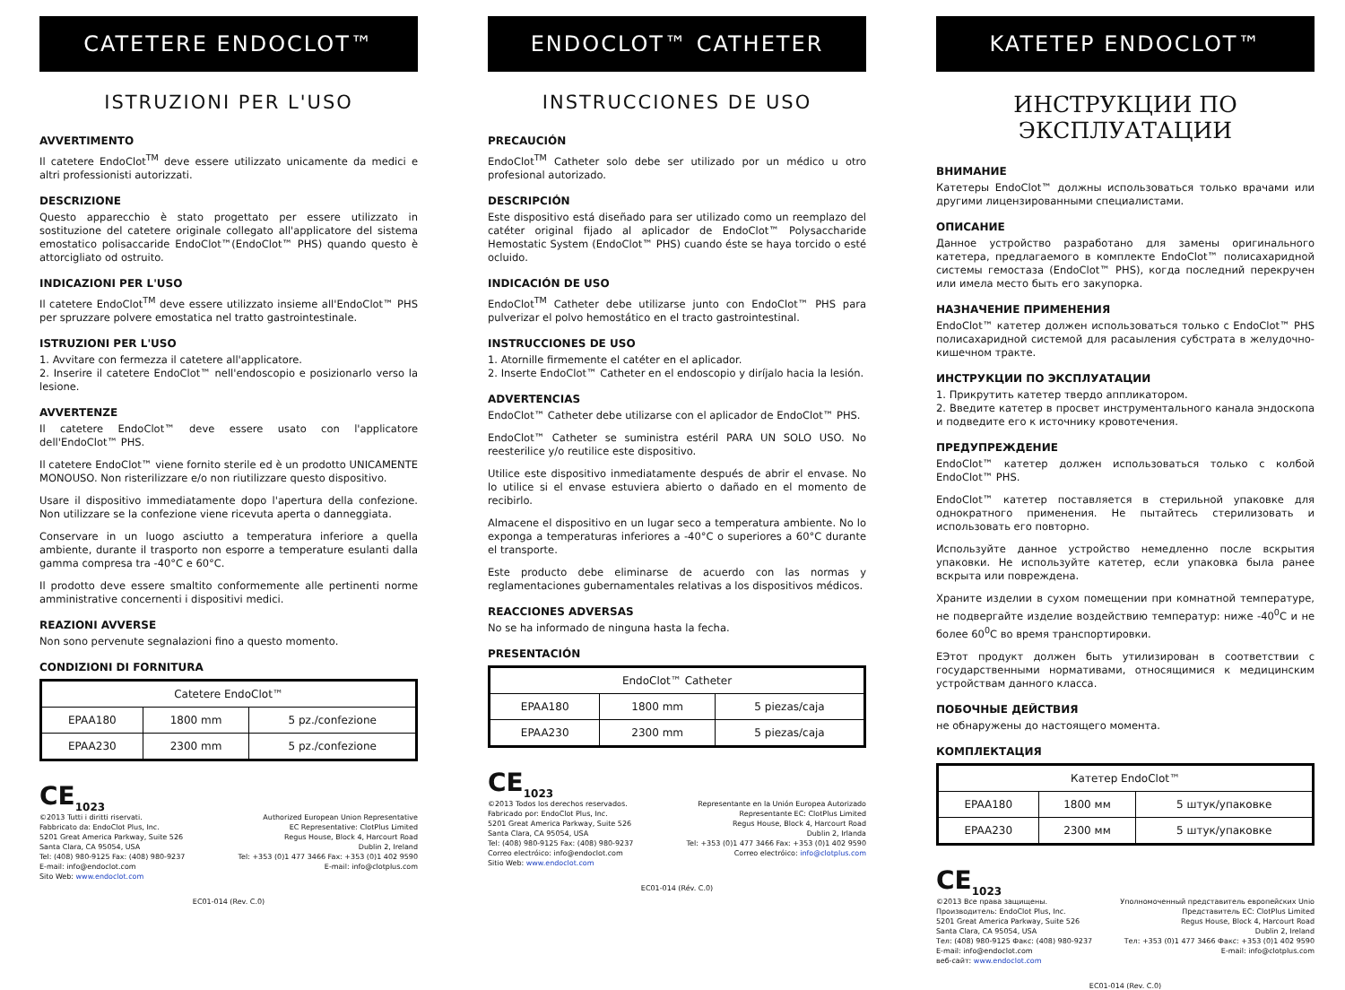CATETERE ENDOCLOT™
ISTRUZIONI PER L'USO
AVVERTIMENTO
Il catetere EndoClot<sup>TM</sup> deve essere utilizzato unicamente da medici e altri professionisti autorizzati.
DESCRIZIONE
Questo apparecchio è stato progettato per essere utilizzato in sostituzione del catetere originale collegato all'applicatore del sistema emostatico polisaccaride EndoClot™(EndoClot™ PHS) quando questo è attorcigliato od ostruito.
INDICAZIONI PER L'USO
Il catetere EndoClot<sup>TM</sup> deve essere utilizzato insieme all'EndoClot™ PHS per spruzzare polvere emostatica nel tratto gastrointestinale.
ISTRUZIONI PER L'USO
1. Avvitare con fermezza il catetere all'applicatore.
2. Inserire il catetere EndoClot™ nell'endoscopio e posizionarlo verso la lesione.
AVVERTENZE
Il catetere EndoClot™ deve essere usato con l'applicatore dell'EndoClot™ PHS.
Il catetere EndoClot™ viene fornito sterile ed è un prodotto UNICAMENTE MONOUSO. Non risterilizzare e/o non riutilizzare questo dispositivo.
Usare il dispositivo immediatamente dopo l'apertura della confezione. Non utilizzare se la confezione viene ricevuta aperta o danneggiata.
Conservare in un luogo asciutto a temperatura inferiore a quella ambiente, durante il trasporto non esporre a temperature esulanti dalla gamma compresa tra -40°C e 60°C.
Il prodotto deve essere smaltito conformemente alle pertinenti norme amministrative concernenti i dispositivi medici.
REAZIONI AVVERSE
Non sono pervenute segnalazioni fino a questo momento.
CONDIZIONI DI FORNITURA
| Catetere EndoClot™ | | |
| EPAA180 | 1800 mm | 5 pz./confezione |
| EPAA230 | 2300 mm | 5 pz./confezione |
CE<sub>1023</sub>
©2013 Tutti i diritti riservati.
Fabbricato da: EndoClot Plus, Inc.
5201 Great America Parkway, Suite 526
Santa Clara, CA 95054, USA
Tel: (408) 980-9125 Fax: (408) 980-9237
E-mail: info@endoclot.com
Sito Web: www.endoclot.com
Authorized European Union Representative
EC Representative: ClotPlus Limited
Regus House, Block 4, Harcourt Road
Dublin 2, Ireland
Tel: +353 (0)1 477 3466 Fax: +353 (0)1 402 9590
E-mail: info@clotplus.com
EC01-014 (Rev. C.0)
ENDOCLOT™ CATHETER
INSTRUCCIONES DE USO
PRECAUCIÓN
EndoClot<sup>TM</sup> Catheter solo debe ser utilizado por un médico u otro profesional autorizado.
DESCRIPCIÓN
Este dispositivo está diseñado para ser utilizado como un reemplazo del catéter original fijado al aplicador de EndoClot™ Polysaccharide Hemostatic System (EndoClot™ PHS) cuando éste se haya torcido o esté ocluido.
INDICACIÓN DE USO
EndoClot<sup>TM</sup> Catheter debe utilizarse junto con EndoClot™ PHS para pulverizar el polvo hemostático en el tracto gastrointestinal.
INSTRUCCIONES DE USO
1. Atornille firmemente el catéter en el aplicador.
2. Inserte EndoClot™ Catheter en el endoscopio y diríjalo hacia la lesión.
ADVERTENCIAS
EndoClot™ Catheter debe utilizarse con el aplicador de EndoClot™ PHS.
EndoClot™ Catheter se suministra estéril PARA UN SOLO USO. No reesterilice y/o reutilice este dispositivo.
Utilice este dispositivo inmediatamente después de abrir el envase. No lo utilice si el envase estuviera abierto o dañado en el momento de recibirlo.
Almacene el dispositivo en un lugar seco a temperatura ambiente. No lo exponga a temperaturas inferiores a -40°C o superiores a 60°C durante el transporte.
Este producto debe eliminarse de acuerdo con las normas y reglamentaciones gubernamentales relativas a los dispositivos médicos.
REACCIONES ADVERSAS
No se ha informado de ninguna hasta la fecha.
PRESENTACIÓN
| EndoClot™ Catheter | | |
| EPAA180 | 1800 mm | 5 piezas/caja |
| EPAA230 | 2300 mm | 5 piezas/caja |
CE<sub>1023</sub>
©2013 Todos los derechos reservados.
Fabricado por: EndoClot Plus, Inc.
5201 Great America Parkway, Suite 526
Santa Clara, CA 95054, USA
Tel: (408) 980-9125 Fax: (408) 980-9237
Correo electróico: info@endoclot.com
Sitio Web: www.endoclot.com
Representante en la Unión Europea Autorizado
Representante EC: ClotPlus Limited
Regus House, Block 4, Harcourt Road
Dublin 2, Irlanda
Tel: +353 (0)1 477 3466 Fax: +353 (0)1 402 9590
Correo electróico: info@clotplus.com
EC01-014 (Rév. C.0)
KATETEP ENDOCLOT™
ИНСТРУКЦИИ ПО ЭКСПЛУАТАЦИИ
ВНИМАНИЕ
Катетеры EndoClot™ должны использоваться только врачами или другими лицензированными специалистами.
ОПИСАНИЕ
Данное устройство разработано для замены оригинального катетера, предлагаемого в комплекте EndoClot™ полисахаридной системы гемостаза (EndoClot™ PHS), когда последний перекручен или имела место быть его закупорка.
НАЗНАЧЕНИЕ ПРИМЕНЕНИЯ
EndoClot™ катетер должен использоваться только с EndoClot™ PHS полисахаридной системой для расаыления субстрата в желудочно-кишечном тракте.
ИНСТРУКЦИИ ПО ЭКСПЛУАТАЦИИ
1. Прикрутить катетер твердо аппликатором.
2. Введите катетер в просвет инструментального канала эндоскопа и подведите его к источнику кровотечения.
ПРЕДУПРЕЖДЕНИЕ
EndoClot™ катетер должен использоваться только с колбой EndoClot™ PHS.
EndoClot™ катетер поставляется в стерильной упаковке для однократного применения. Не пытайтесь стерилизовать и использовать его повторно.
Используйте данное устройство немедленно после вскрытия упаковки. Не используйте катетер, если упаковка была ранее вскрыта или повреждена.
Храните изделии в сухом помещении при комнатной температуре, не подвергайте изделие воздействию температур: ниже -40<sup>0</sup>C и не более 60<sup>0</sup>C во время транспортировки.
EЭтот продукт должен быть утилизирован в соответствии с государственными нормативами, относящимися к медицинским устройствам данного класса.
ПОБОЧНЫЕ ДЕЙСТВИЯ
не обнаружены до настоящего момента.
КОМПЛЕКТАЦИЯ
| Катетер EndoClot™ | | |
| EPAA180 | 1800 мм | 5 штук/упаковке |
| EPAA230 | 2300 мм | 5 штук/упаковке |
CE<sub>1023</sub>
©2013 Все права защищены.
Производитель: EndoClot Plus, Inc.
5201 Great America Parkway, Suite 526
Santa Clara, CA 95054, USA
Тел: (408) 980-9125 Факс: (408) 980-9237
E-mail: info@endoclot.com
веб-сайт: www.endoclot.com
Уполномоченный представитель европейских Unio
Представитель EC: ClotPlus Limited
Regus House, Block 4, Harcourt Road
Dublin 2, Ireland
Тел: +353 (0)1 477 3466 Факс: +353 (0)1 402 9590
E-mail: info@clotplus.com
EC01-014 (Rev. C.0)